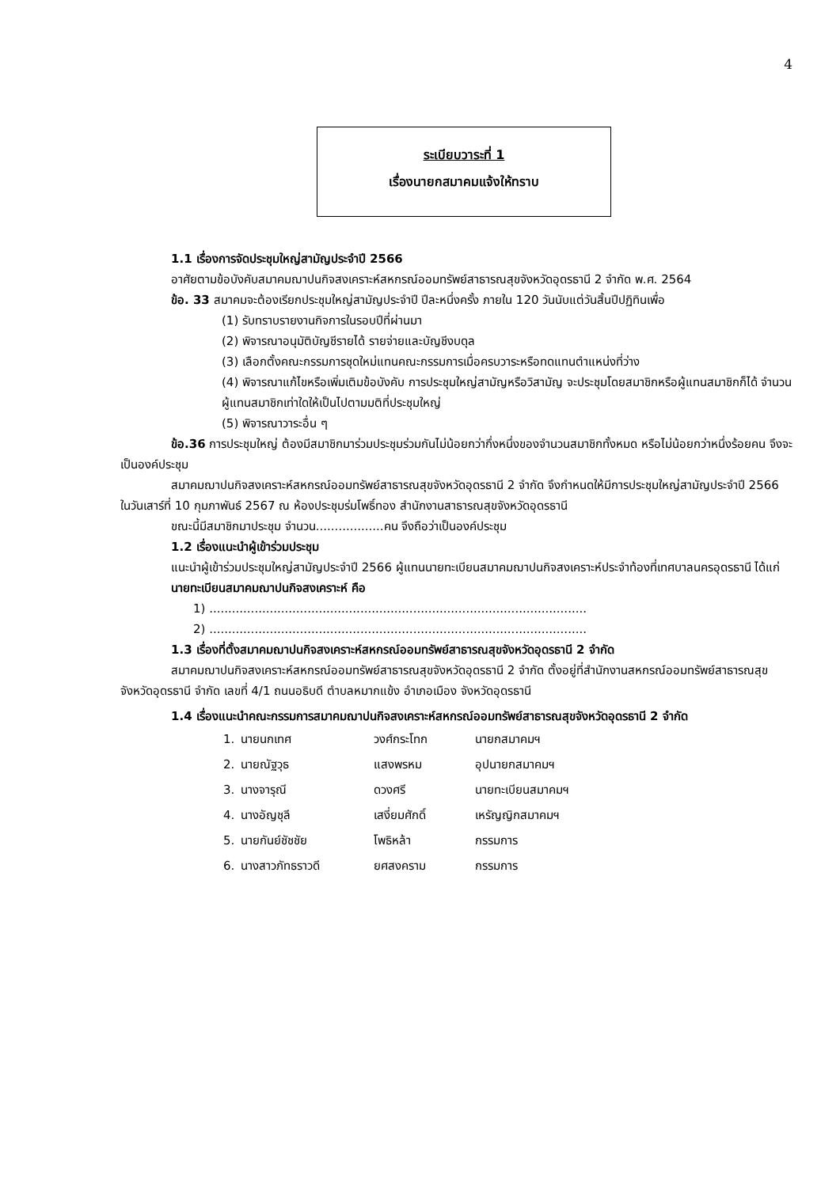4
ระเบียบวาระที่ 1
เรื่องนายกสมาคมแจ้งให้ทราบ
1.1 เรื่องการจัดประชุมใหญ่สามัญประจำปี 2566
อาศัยตามข้อบังคับสมาคมฌาปนกิจสงเคราะห์สหกรณ์ออมทรัพย์สาธารณสุขจังหวัดอุดรธานี 2 จำกัด พ.ศ. 2564
ข้อ. 33 สมาคมจะต้องเรียกประชุมใหญ่สามัญประจำปี ปีละหนึ่งครั้ง ภายใน 120 วันนับแต่วันสิ้นปีปฏิทินเพื่อ
(1) รับทราบรายงานกิจการในรอบปีที่ผ่านมา
(2) พิจารณาอนุมัติบัญชีรายได้ รายจ่ายและบัญชีงบดุล
(3) เลือกตั้งคณะกรรมการชุดใหม่แทนคณะกรรมการเมื่อครบวาระหรือทดแทนตำแหน่งที่ว่าง
(4) พิจารณาแก้ไขหรือเพิ่มเติมข้อบังคับ การประชุมใหญ่สามัญหรือวิสามัญ จะประชุมโดยสมาชิกหรือผู้แทนสมาชิกก็ได้ จำนวนผู้แทนสมาชิกเท่าใดให้เป็นไปตามมติที่ประชุมใหญ่
(5) พิจารณาวาระอื่น ๆ
ข้อ.36 การประชุมใหญ่ ต้องมีสมาชิกมาร่วมประชุมร่วมกันไม่น้อยกว่ากึ่งหนึ่งของจำนวนสมาชิกทั้งหมด หรือไม่น้อยกว่าหนึ่งร้อยคน จึงจะเป็นองค์ประชุม
สมาคมฌาปนกิจสงเคราะห์สหกรณ์ออมทรัพย์สาธารณสุขจังหวัดอุดรธานี 2 จำกัด จึงกำหนดให้มีการประชุมใหญ่สามัญประจำปี 2566 ในวันเสาร์ที่ 10 กุมภาพันธ์ 2567 ณ ห้องประชุมร่มโพธิ์ทอง สำนักงานสาธารณสุขจังหวัดอุดรธานี
ขณะนี้มีสมาชิกมาประชุม จำนวน..................คน จึงถือว่าเป็นองค์ประชุม
1.2 เรื่องแนะนำผู้เข้าร่วมประชุม
แนะนำผู้เข้าร่วมประชุมใหญ่สามัญประจำปี 2566 ผู้แทนนายทะเบียนสมาคมฌาปนกิจสงเคราะห์ประจำท้องที่เทศบาลนครอุดรธานี ได้แก่
นายทะเบียนสมาคมฌาปนกิจสงเคราะห์ คือ
1) ....................................................................................................
2) ....................................................................................................
1.3 เรื่องที่ตั้งสมาคมฌาปนกิจสงเคราะห์สหกรณ์ออมทรัพย์สาธารณสุขจังหวัดอุดรธานี 2 จำกัด
สมาคมฌาปนกิจสงเคราะห์สหกรณ์ออมทรัพย์สาธารณสุขจังหวัดอุดรธานี 2 จำกัด ตั้งอยู่ที่สำนักงานสหกรณ์ออมทรัพย์สาธารณสุขจังหวัดอุดรธานี จำกัด เลขที่ 4/1 ถนนอธิบดี ตำบลหมากแข้ง อำเภอเมือง จังหวัดอุดรธานี
1.4 เรื่องแนะนำคณะกรรมการสมาคมฌาปนกิจสงเคราะห์สหกรณ์ออมทรัพย์สาธารณสุขจังหวัดอุดรธานี 2 จำกัด
| 1. | นายนกเทศ | วงศ์กระโทก | นายกสมาคมฯ |
| 2. | นายณัฐวุธ | แสงพรหม | อุปนายกสมาคมฯ |
| 3. | นางจารุณี | ดวงศรี | นายทะเบียนสมาคมฯ |
| 4. | นางอัญชุลี | เสงี่ยมศักดิ์ | เหรัญญิกสมาคมฯ |
| 5. | นายกันย์ชัชชัย | โพธิหล้า | กรรมการ |
| 6. | นางสาวภัทธราวดี | ยศสงคราม | กรรมการ |